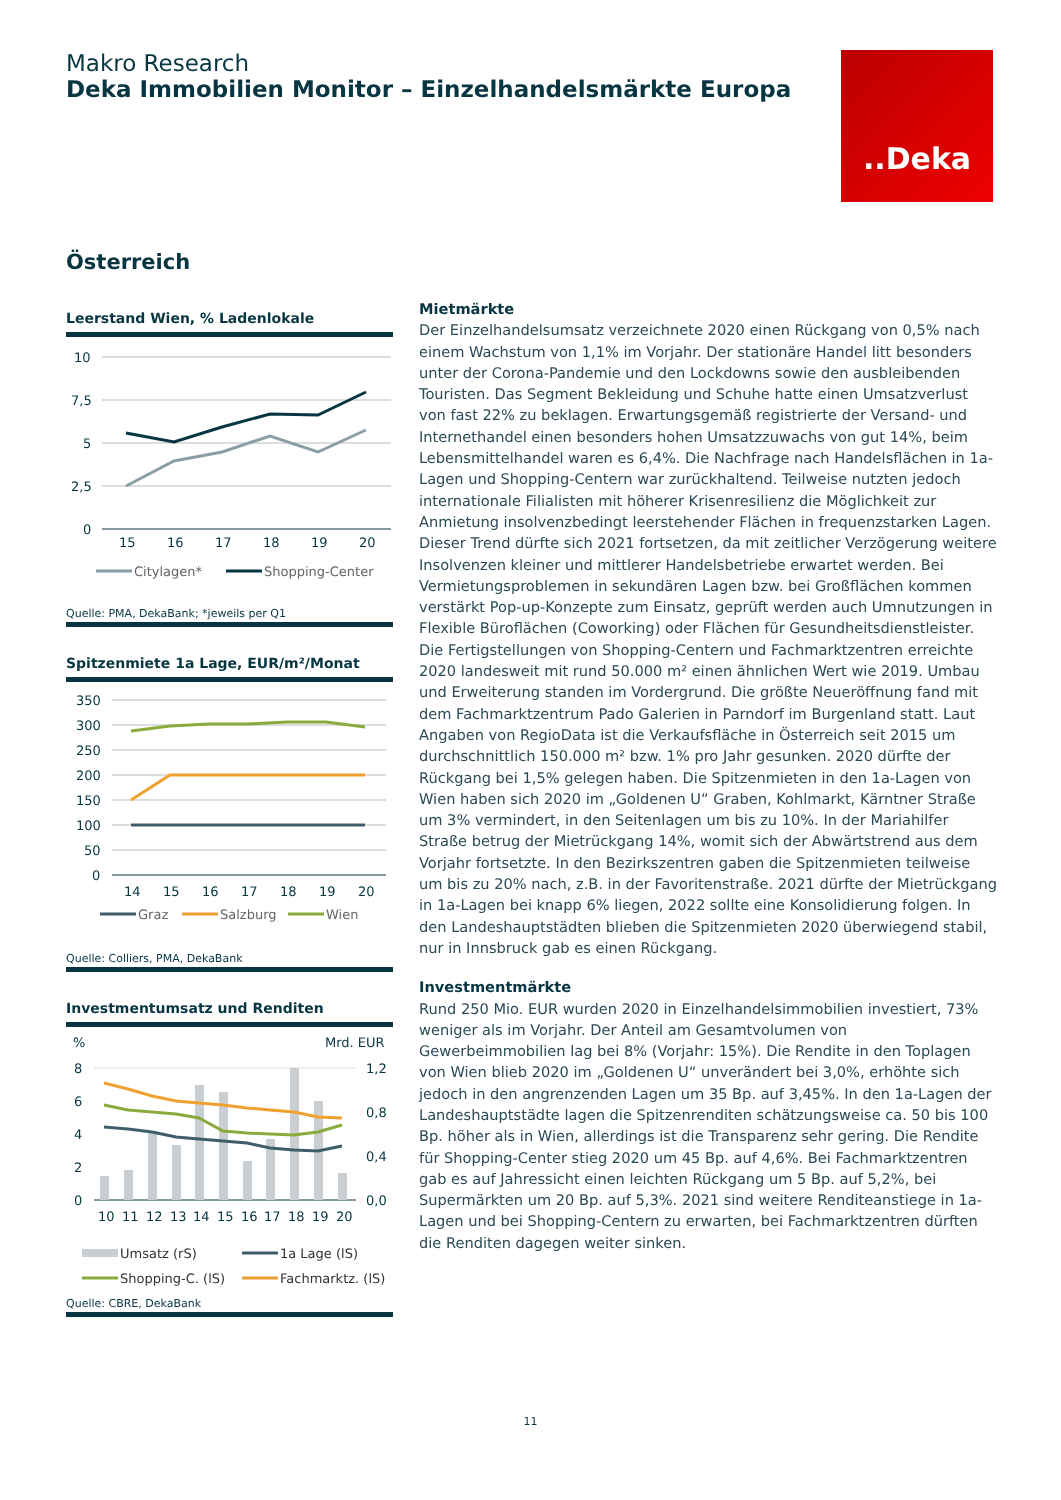Makro Research
Deka Immobilien Monitor – Einzelhandelsmärkte Europa
..Deka
Österreich
Leerstand Wien, % Ladenlokale
10
7,5
5
2,5
0
15
16
17
18
19
20
Citylagen*
Shopping-Center
Quelle: PMA, DekaBank; *jeweils per Q1
Spitzenmiete 1a Lage, EUR/m²/Monat
350
300
250
200
150
100
50
0
14
15
16
17
18
19
20
Graz
Salzburg
Wien
Quelle: Colliers, PMA, DekaBank
Investmentumsatz und Renditen
%
Mrd. EUR
8
6
4
2
0
1,2
0,8
0,4
0,0
10
11
12
13
14
15
16
17
18
19
20
Umsatz (rS)
1a Lage (lS)
Shopping-C. (lS)
Fachmarktz. (lS)
Quelle: CBRE, DekaBank
Mietmärkte
Der Einzelhandelsumsatz verzeichnete 2020 einen Rückgang von 0,5% nach einem Wachstum von 1,1% im Vorjahr. Der stationäre Handel litt besonders unter der Corona-Pandemie und den Lockdowns sowie den ausbleibenden Touristen. Das Segment Bekleidung und Schuhe hatte einen Umsatzverlust von fast 22% zu beklagen. Erwartungsgemäß registrierte der Versand- und Internethandel einen besonders hohen Umsatzzuwachs von gut 14%, beim Lebensmittelhandel waren es 6,4%. Die Nachfrage nach Handelsflächen in 1a-Lagen und Shopping-Centern war zurückhaltend. Teilweise nutzten jedoch internationale Filialisten mit höherer Krisenresilienz die Möglichkeit zur Anmietung insolvenzbedingt leerstehender Flächen in frequenzstarken Lagen. Dieser Trend dürfte sich 2021 fortsetzen, da mit zeitlicher Verzögerung weitere Insolvenzen kleiner und mittlerer Handelsbetriebe erwartet werden. Bei Vermietungsproblemen in sekundären Lagen bzw. bei Großflächen kommen verstärkt Pop-up-Konzepte zum Einsatz, geprüft werden auch Umnutzungen in Flexible Büroflächen (Coworking) oder Flächen für Gesundheitsdienstleister. Die Fertigstellungen von Shopping-Centern und Fachmarktzentren erreichte 2020 landesweit mit rund 50.000 m² einen ähnlichen Wert wie 2019. Umbau und Erweiterung standen im Vordergrund. Die größte Neueröffnung fand mit dem Fachmarktzentrum Pado Galerien in Parndorf im Burgenland statt. Laut Angaben von RegioData ist die Verkaufsfläche in Österreich seit 2015 um durchschnittlich 150.000 m² bzw. 1% pro Jahr gesunken. 2020 dürfte der Rückgang bei 1,5% gelegen haben. Die Spitzenmieten in den 1a-Lagen von Wien haben sich 2020 im „Goldenen U“ Graben, Kohlmarkt, Kärntner Straße um 3% vermindert, in den Seitenlagen um bis zu 10%. In der Mariahilfer Straße betrug der Mietrückgang 14%, womit sich der Abwärtstrend aus dem Vorjahr fortsetzte. In den Bezirkszentren gaben die Spitzenmieten teilweise um bis zu 20% nach, z.B. in der Favoritenstraße. 2021 dürfte der Mietrückgang in 1a-Lagen bei knapp 6% liegen, 2022 sollte eine Konsolidierung folgen. In den Landeshauptstädten blieben die Spitzenmieten 2020 überwiegend stabil, nur in Innsbruck gab es einen Rückgang.
Investmentmärkte
Rund 250 Mio. EUR wurden 2020 in Einzelhandelsimmobilien investiert, 73% weniger als im Vorjahr. Der Anteil am Gesamtvolumen von Gewerbeimmobilien lag bei 8% (Vorjahr: 15%). Die Rendite in den Toplagen von Wien blieb 2020 im „Goldenen U“ unverändert bei 3,0%, erhöhte sich jedoch in den angrenzenden Lagen um 35 Bp. auf 3,45%. In den 1a-Lagen der Landeshauptstädte lagen die Spitzenrenditen schätzungsweise ca. 50 bis 100 Bp. höher als in Wien, allerdings ist die Transparenz sehr gering. Die Rendite für Shopping-Center stieg 2020 um 45 Bp. auf 4,6%. Bei Fachmarktzentren gab es auf Jahressicht einen leichten Rückgang um 5 Bp. auf 5,2%, bei Supermärkten um 20 Bp. auf 5,3%. 2021 sind weitere Renditeanstiege in 1a-Lagen und bei Shopping-Centern zu erwarten, bei Fachmarktzentren dürften die Renditen dagegen weiter sinken.
11